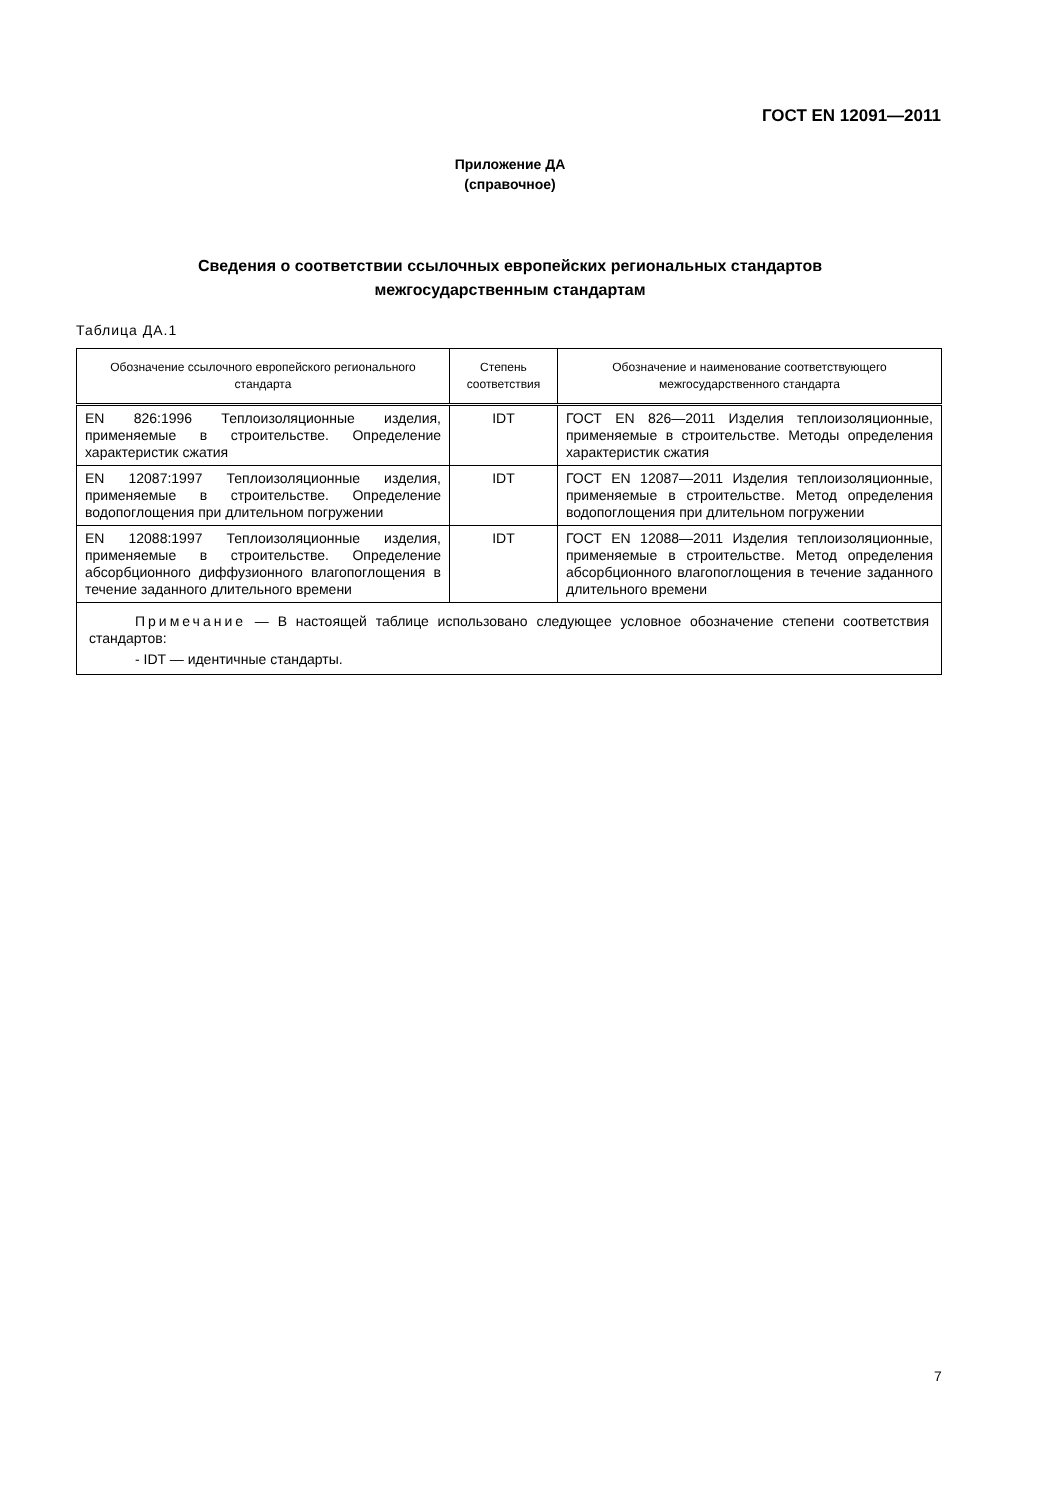ГОСТ EN 12091—2011
Приложение ДА
(справочное)
Сведения о соответствии ссылочных европейских региональных стандартов
межгосударственным стандартам
Таблица ДА.1
| Обозначение ссылочного европейского регионального стандарта | Степень соответствия | Обозначение и наименование соответствующего межгосударственного стандарта |
| --- | --- | --- |
| EN 826:1996 Теплоизоляционные изделия, применяемые в строительстве. Определение характеристик сжатия | IDT | ГОСТ EN 826—2011 Изделия теплоизоляционные, применяемые в строительстве. Методы определения характеристик сжатия |
| EN 12087:1997 Теплоизоляционные изделия, применяемые в строительстве. Определение водопоглощения при длительном погружении | IDT | ГОСТ EN 12087—2011 Изделия теплоизоляционные, применяемые в строительстве. Метод определения водопоглощения при длительном погружении |
| EN 12088:1997 Теплоизоляционные изделия, применяемые в строительстве. Определение абсорбционного диффузионного влагопоглощения в течение заданного длительного времени | IDT | ГОСТ EN 12088—2011 Изделия теплоизоляционные, применяемые в строительстве. Метод определения абсорбционного влагопоглощения в течение заданного длительного времени |
| Примечание — В настоящей таблице использовано следующее условное обозначение степени соответствия стандартов: - IDT — идентичные стандарты. | | |
7